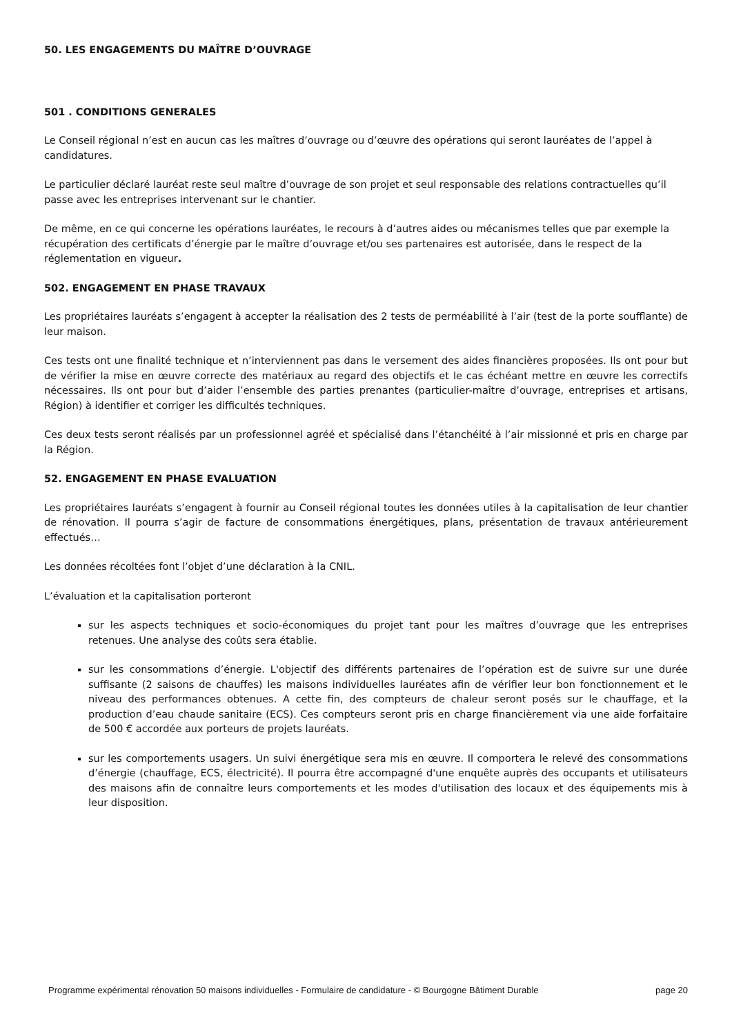50. LES ENGAGEMENTS DU MAÎTRE D’OUVRAGE
501 . CONDITIONS GENERALES
Le Conseil régional n’est en aucun cas les maîtres d’ouvrage ou d’œuvre des opérations qui seront lauréates de l’appel à candidatures.
Le particulier déclaré lauréat reste seul maître d’ouvrage de son projet et seul responsable des relations contractuelles qu’il passe avec les entreprises intervenant sur le chantier.
De même, en ce qui concerne les opérations lauréates, le recours à d’autres aides ou mécanismes telles que par exemple la récupération des certificats d’énergie par le maître d’ouvrage et/ou ses partenaires est autorisée, dans le respect de la réglementation en vigueur.
502. ENGAGEMENT EN PHASE TRAVAUX
Les propriétaires lauréats s’engagent à accepter la réalisation des 2 tests de perméabilité à l’air (test de la porte soufflante) de leur maison.
Ces tests ont une finalité technique et n’interviennent pas dans le versement des aides financières proposées. Ils ont pour but de vérifier la mise en œuvre correcte des matériaux au regard des objectifs et le cas échéant mettre en œuvre les correctifs nécessaires. Ils ont pour but d’aider l’ensemble des parties prenantes (particulier-maître d’ouvrage, entreprises et artisans, Région) à identifier et corriger les difficultés techniques.
Ces deux tests seront réalisés par un professionnel agréé et spécialisé dans l’étanchéité à l’air missionné et pris en charge par la Région.
52. ENGAGEMENT EN PHASE EVALUATION
Les propriétaires lauréats s’engagent à fournir au Conseil régional toutes les données utiles à la capitalisation de leur chantier de rénovation. Il pourra s’agir de facture de consommations énergétiques, plans, présentation de travaux antérieurement effectués…
Les données récoltées font l’objet d’une déclaration à la CNIL.
L’évaluation et la capitalisation porteront
sur les aspects techniques et socio-économiques du projet tant pour les maîtres d’ouvrage que les entreprises retenues. Une analyse des coûts sera établie.
sur les consommations d’énergie. L'objectif des différents partenaires de l’opération est de suivre sur une durée suffisante (2 saisons de chauffes) les maisons individuelles lauréates afin de vérifier leur bon fonctionnement et le niveau des performances obtenues. A cette fin, des compteurs de chaleur seront posés sur le chauffage, et la production d’eau chaude sanitaire (ECS). Ces compteurs seront pris en charge financièrement via une aide forfaitaire de 500 € accordée aux porteurs de projets lauréats.
sur les comportements usagers. Un suivi énergétique sera mis en œuvre. Il comportera le relevé des consommations d’énergie (chauffage, ECS, électricité). Il pourra être accompagné d'une enquête auprès des occupants et utilisateurs des maisons afin de connaître leurs comportements et les modes d'utilisation des locaux et des équipements mis à leur disposition.
Programme expérimental rénovation 50 maisons individuelles - Formulaire de candidature - © Bourgogne Bâtiment Durable page 20